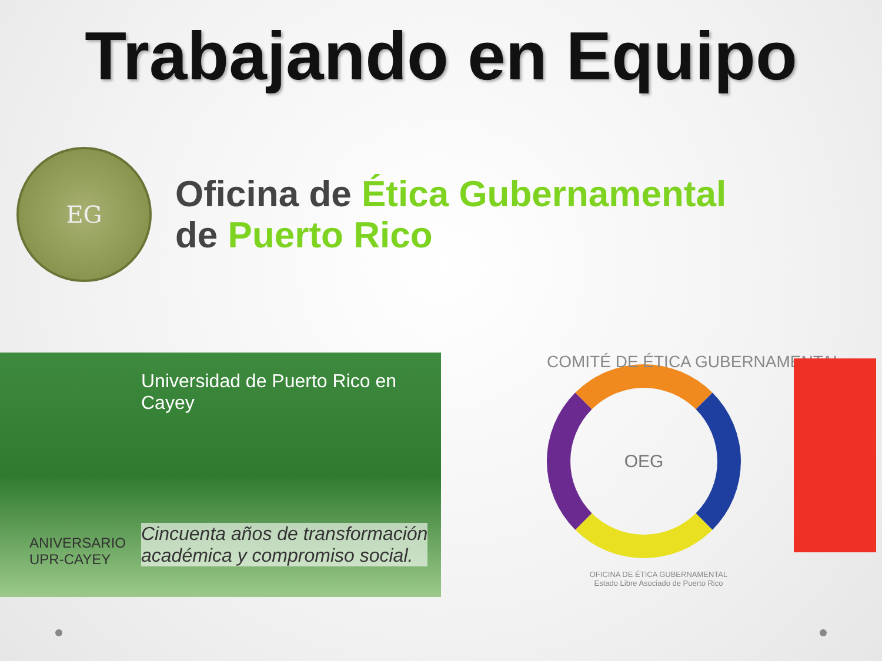Trabajando en Equipo
EG
Oficina de Ética Gubernamental
de Puerto Rico
Universidad de Puerto Rico en Cayey
ANIVERSARIO
UPR-CAYEY
Cincuenta años de transformación
académica y compromiso social.
COMITÉ DE ÉTICA GUBERNAMENTAL
OEG
OFICINA DE ÉTICA GUBERNAMENTAL
Estado Libre Asociado de Puerto Rico